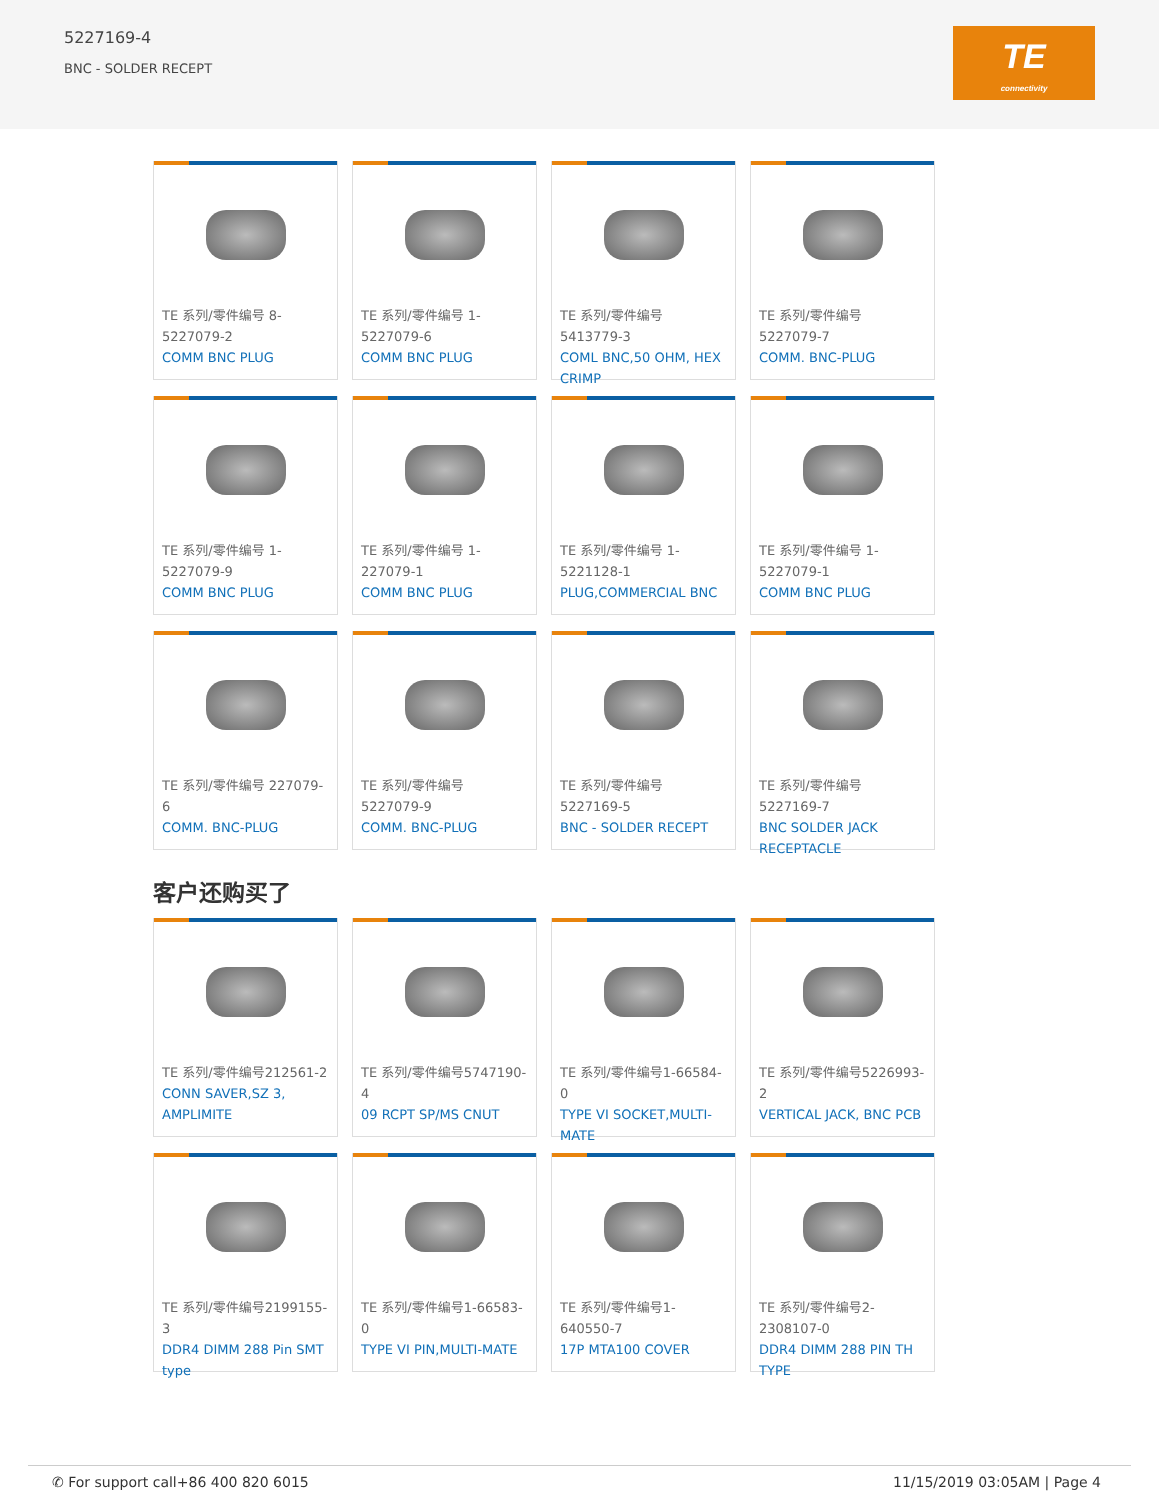5227169-4
BNC - SOLDER RECEPT
TE
connectivity
TE 系列/零件编号 8-5227079-2
COMM BNC PLUG
TE 系列/零件编号 1-5227079-6
COMM BNC PLUG
TE 系列/零件编号 5413779-3
COML BNC,50 OHM, HEX CRIMP
TE 系列/零件编号 5227079-7
COMM. BNC-PLUG
TE 系列/零件编号 1-5227079-9
COMM BNC PLUG
TE 系列/零件编号 1-227079-1
COMM BNC PLUG
TE 系列/零件编号 1-5221128-1
PLUG,COMMERCIAL BNC
TE 系列/零件编号 1-5227079-1
COMM BNC PLUG
TE 系列/零件编号 227079-6
COMM. BNC-PLUG
TE 系列/零件编号 5227079-9
COMM. BNC-PLUG
TE 系列/零件编号 5227169-5
BNC - SOLDER RECEPT
TE 系列/零件编号 5227169-7
BNC SOLDER JACK RECEPTACLE
客户还购买了
TE 系列/零件编号212561-2
CONN SAVER,SZ 3, AMPLIMITE
TE 系列/零件编号5747190-4
09 RCPT SP/MS CNUT
TE 系列/零件编号1-66584-0
TYPE VI SOCKET,MULTI-MATE
TE 系列/零件编号5226993-2
VERTICAL JACK, BNC PCB
TE 系列/零件编号2199155-3
DDR4 DIMM 288 Pin SMT type
TE 系列/零件编号1-66583-0
TYPE VI PIN,MULTI-MATE
TE 系列/零件编号1-640550-7
17P MTA100 COVER
TE 系列/零件编号2-2308107-0
DDR4 DIMM 288 PIN TH TYPE
✆ For support call+86 400 820 6015 11/15/2019 03:05AM | Page 4